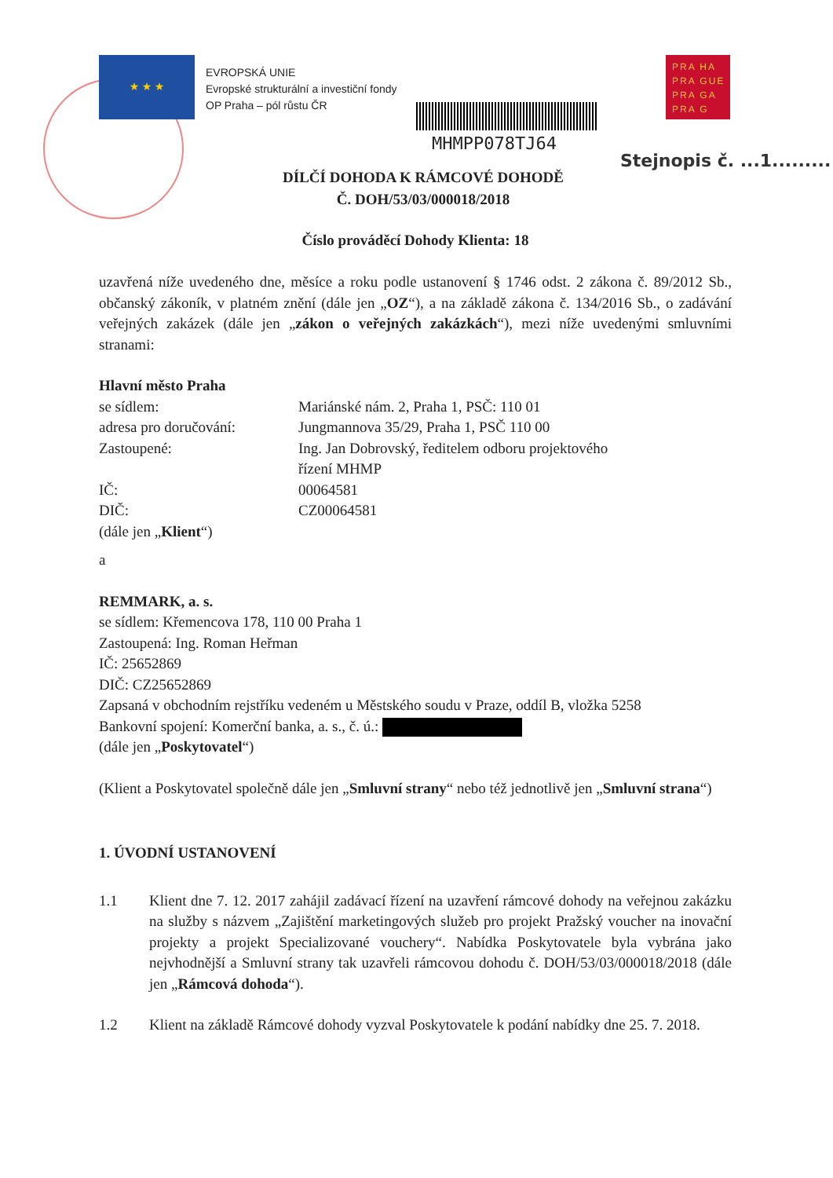★ ★ ★
EVROPSKÁ UNIE
Evropské strukturální a investiční fondy
OP Praha – pól růstu ČR
PRA HA
PRA GUE
PRA GA
PRA G
MHMPP078TJ64
Stejnopis č. ...1.........
DÍLČÍ DOHODA K RÁMCOVÉ DOHODĚ
Č. DOH/53/03/000018/2018
Číslo prováděcí Dohody Klienta: 18
uzavřená níže uvedeného dne, měsíce a roku podle ustanovení § 1746 odst. 2 zákona č. 89/2012 Sb., občanský zákoník, v platném znění (dále jen „OZ“), a na základě zákona č. 134/2016 Sb., o zadávání veřejných zakázek (dále jen „zákon o veřejných zakázkách“), mezi níže uvedenými smluvními stranami:
Hlavní město Praha
se sídlem: Mariánské nám. 2, Praha 1, PSČ: 110 01
adresa pro doručování: Jungmannova 35/29, Praha 1, PSČ 110 00
Zastoupené: Ing. Jan Dobrovský, ředitelem odboru projektového
řízení MHMP
IČ: 00064581
DIČ: CZ00064581
(dále jen „Klient“)
a
REMMARK, a. s.
se sídlem: Křemencova 178, 110 00 Praha 1
Zastoupená: Ing. Roman Heřman
IČ: 25652869
DIČ: CZ25652869
Zapsaná v obchodním rejstříku vedeném u Městského soudu v Praze, oddíl B, vložka 5258
Bankovní spojení: Komerční banka, a. s., č. ú.:
(dále jen „Poskytovatel“)
(Klient a Poskytovatel společně dále jen „Smluvní strany“ nebo též jednotlivě jen „Smluvní strana“)
1. ÚVODNÍ USTANOVENÍ
1.1 Klient dne 7. 12. 2017 zahájil zadávací řízení na uzavření rámcové dohody na veřejnou zakázku na služby s názvem „Zajištění marketingových služeb pro projekt Pražský voucher na inovační projekty a projekt Specializované vouchery“. Nabídka Poskytovatele byla vybrána jako nejvhodnější a Smluvní strany tak uzavřeli rámcovou dohodu č. DOH/53/03/000018/2018 (dále jen „Rámcová dohoda“).
1.2 Klient na základě Rámcové dohody vyzval Poskytovatele k podání nabídky dne 25. 7. 2018.